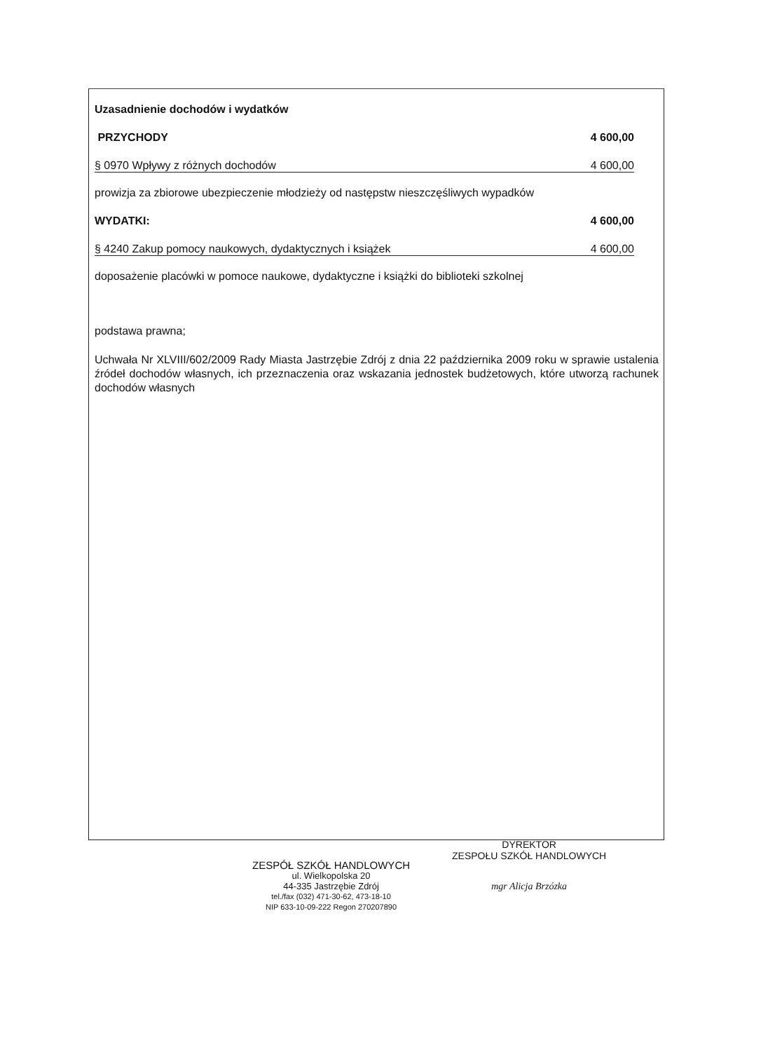Uzasadnienie dochodów i wydatków
PRZYCHODY 4 600,00
§ 0970 Wpływy z różnych dochodów 4 600,00
prowizja za zbiorowe ubezpieczenie młodzieży od następstw nieszczęśliwych wypadków
WYDATKI: 4 600,00
§ 4240 Zakup pomocy naukowych, dydaktycznych i książek 4 600,00
doposażenie placówki w pomoce naukowe, dydaktyczne i książki do biblioteki szkolnej
podstawa prawna;
Uchwała Nr XLVIII/602/2009 Rady Miasta Jastrzębie Zdrój z dnia 22 października 2009 roku w sprawie ustalenia źródeł dochodów własnych, ich przeznaczenia oraz wskazania jednostek budżetowych, które utworzą rachunek dochodów własnych
ZESPÓŁ SZKÓŁ HANDLOWYCH
ul. Wielkopolska 20
44-335 Jastrzębie Zdrój
tel./fax (032) 471-30-62, 473-18-10
NIP 633-10-09-222 Regon 270207890
DYREKTOR
ZESPOŁU SZKÓŁ HANDLOWYCH
mgr Alicja Brzózka